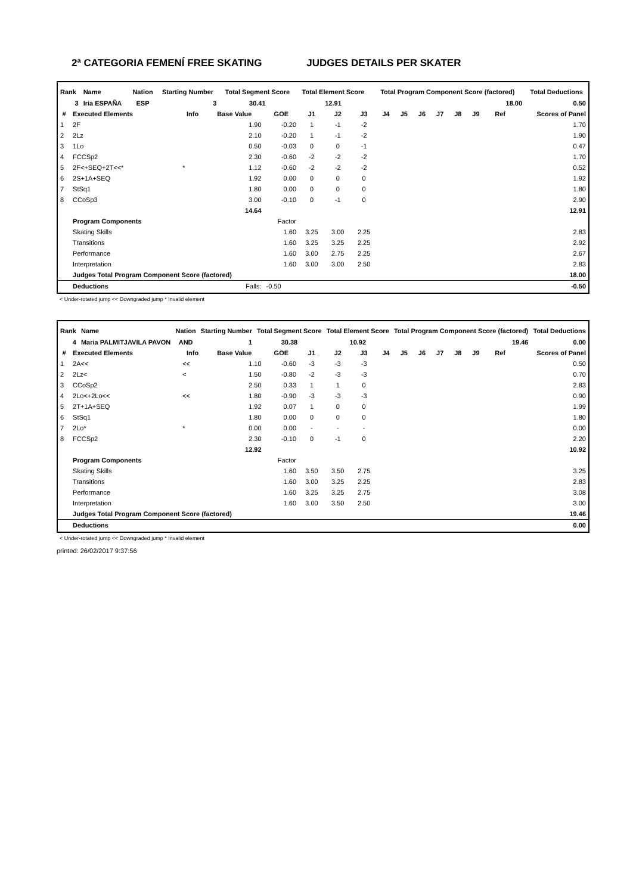2ª CATEGORIA FEMENÍ FREE SKATING JUDGES DETAILS PER SKATER
| Rank | Name | Nation | Starting Number | Total Segment Score | Total Element Score | Total Program Component Score (factored) | Total Deductions |
| --- | --- | --- | --- | --- | --- | --- | --- |
| 3 | Iria ESPAÑA | ESP | 3 | 30.41 | 12.91 | 18.00 | 0.50 |
| # | Executed Elements | Info | Base Value | GOE | J1 | J2 | J3 | J4 | J5 | J6 | J7 | J8 | J9 | Ref | Scores of Panel |
| --- | --- | --- | --- | --- | --- | --- | --- | --- | --- | --- | --- | --- | --- | --- | --- |
| 1 | 2F | | 1.90 | -0.20 | 1 | -1 | -2 | | | | | | | | 1.70 |
| 2 | 2Lz | | 2.10 | -0.20 | 1 | -1 | -2 | | | | | | | | 1.90 |
| 3 | 1Lo | | 0.50 | -0.03 | 0 | 0 | -1 | | | | | | | | 0.47 |
| 4 | FCCSp2 | | 2.30 | -0.60 | -2 | -2 | -2 | | | | | | | | 1.70 |
| 5 | 2F<+SEQ+2T<<* | * | 1.12 | -0.60 | -2 | -2 | -2 | | | | | | | | 0.52 |
| 6 | 2S+1A+SEQ | | 1.92 | 0.00 | 0 | 0 | 0 | | | | | | | | 1.92 |
| 7 | StSq1 | | 1.80 | 0.00 | 0 | 0 | 0 | | | | | | | | 1.80 |
| 8 | CCoSp3 | | 3.00 | -0.10 | 0 | -1 | 0 | | | | | | | | 2.90 |
| | | | 14.64 | | | | | | | | | | | | 12.91 |
| | Program Components | | | Factor | | | | | | | | | | | |
| | Skating Skills | | | 1.60 | 3.25 | 3.00 | 2.25 | | | | | | | | 2.83 |
| | Transitions | | | 1.60 | 3.25 | 3.25 | 2.25 | | | | | | | | 2.92 |
| | Performance | | | 1.60 | 3.00 | 2.75 | 2.25 | | | | | | | | 2.67 |
| | Interpretation | | | 1.60 | 3.00 | 3.00 | 2.50 | | | | | | | | 2.83 |
| | Judges Total Program Component Score (factored) | | | | | | | | | | | | | | 18.00 |
| | Deductions | | Falls: | -0.50 | | | | | | | | | | | -0.50 |
< Under-rotated jump << Downgraded jump * Invalid element
| Rank | Name | Nation | Starting Number | Total Segment Score | Total Element Score | Total Program Component Score (factored) | Total Deductions |
| --- | --- | --- | --- | --- | --- | --- | --- |
| 4 | Maria PALMITJAVILA PAVON | AND | 1 | 30.38 | 10.92 | 19.46 | 0.00 |
| # | Executed Elements | Info | Base Value | GOE | J1 | J2 | J3 | J4 | J5 | J6 | J7 | J8 | J9 | Ref | Scores of Panel |
| --- | --- | --- | --- | --- | --- | --- | --- | --- | --- | --- | --- | --- | --- | --- | --- |
| 1 | 2A<< | << | 1.10 | -0.60 | -3 | -3 | -3 | | | | | | | | 0.50 |
| 2 | 2Lz< | < | 1.50 | -0.80 | -2 | -3 | -3 | | | | | | | | 0.70 |
| 3 | CCoSp2 | | 2.50 | 0.33 | 1 | 1 | 0 | | | | | | | | 2.83 |
| 4 | 2Lo<+2Lo<< | << | 1.80 | -0.90 | -3 | -3 | -3 | | | | | | | | 0.90 |
| 5 | 2T+1A+SEQ | | 1.92 | 0.07 | 1 | 0 | 0 | | | | | | | | 1.99 |
| 6 | StSq1 | | 1.80 | 0.00 | 0 | 0 | 0 | | | | | | | | 1.80 |
| 7 | 2Lo* | * | 0.00 | 0.00 | - | - | - | | | | | | | | 0.00 |
| 8 | FCCSp2 | | 2.30 | -0.10 | 0 | -1 | 0 | | | | | | | | 2.20 |
| | | | 12.92 | | | | | | | | | | | | 10.92 |
| | Program Components | | | Factor | | | | | | | | | | | |
| | Skating Skills | | | 1.60 | 3.50 | 3.50 | 2.75 | | | | | | | | 3.25 |
| | Transitions | | | 1.60 | 3.00 | 3.25 | 2.25 | | | | | | | | 2.83 |
| | Performance | | | 1.60 | 3.25 | 3.25 | 2.75 | | | | | | | | 3.08 |
| | Interpretation | | | 1.60 | 3.00 | 3.50 | 2.50 | | | | | | | | 3.00 |
| | Judges Total Program Component Score (factored) | | | | | | | | | | | | | | 19.46 |
| | Deductions | | | | | | | | | | | | | | 0.00 |
< Under-rotated jump << Downgraded jump * Invalid element
printed: 26/02/2017 9:37:56